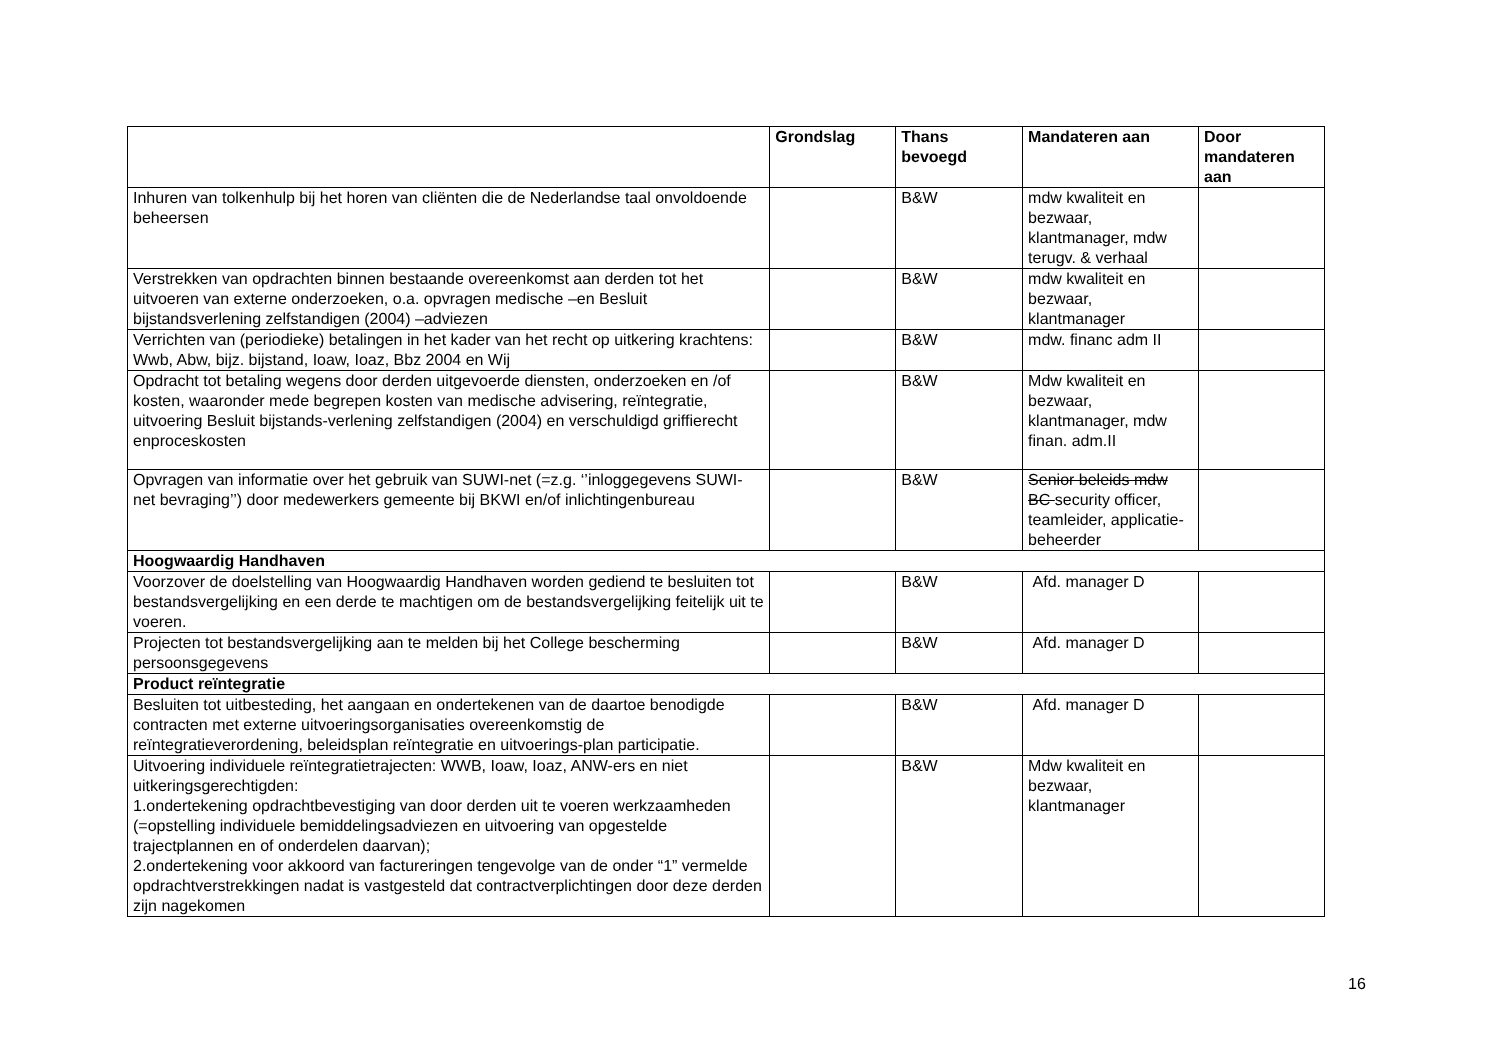| | Grondslag | Thans bevoegd | Mandateren aan | Door mandateren aan |
| --- | --- | --- | --- | --- |
| Inhuren van tolkenhulp bij het horen van cliënten die de Nederlandse taal onvoldoende beheersen | | B&W | mdw kwaliteit en bezwaar, klantmanager, mdw terugv. & verhaal | |
| Verstrekken van opdrachten binnen bestaande overeenkomst aan derden tot het uitvoeren van externe onderzoeken, o.a. opvragen medische –en Besluit bijstandsverlening zelfstandigen (2004) –adviezen | | B&W | mdw kwaliteit en bezwaar, klantmanager | |
| Verrichten van (periodieke) betalingen in het kader van het recht op uitkering krachtens: Wwb, Abw, bijz. bijstand, Ioaw, Ioaz, Bbz 2004 en Wij | | B&W | mdw. financ adm II | |
| Opdracht tot betaling wegens door derden uitgevoerde diensten, onderzoeken en /of kosten, waaronder mede begrepen kosten van medische advisering, reïntegratie, uitvoering Besluit bijstands-verlening zelfstandigen (2004) en verschuldigd griffierecht enproceskosten | | B&W | Mdw kwaliteit en bezwaar, klantmanager, mdw finan. adm.II | |
| Opvragen van informatie over het gebruik van SUWI-net (=z.g. ‘’inloggegevens SUWI-net bevraging’’) door medewerkers gemeente bij BKWI en/of inlichtingenbureau | | B&W | Senior beleids mdw BC security officer, teamleider, applicatie-beheerder | |
| Hoogwaardig Handhaven | | | | |
| Voorzover de doelstelling van Hoogwaardig Handhaven worden gediend te besluiten tot bestandsvergelijking en een derde te machtigen om de bestandsvergelijking feitelijk uit te voeren. | | B&W | Afd. manager D | |
| Projecten tot bestandsvergelijking aan te melden bij het College bescherming persoonsgegevens | | B&W | Afd. manager D | |
| Product reïntegratie | | | | |
| Besluiten tot uitbesteding, het aangaan en ondertekenen van de daartoe benodigde contracten met externe uitvoeringsorganisaties overeenkomstig de reïntegratieverordening, beleidsplan reïntegratie en uitvoerings-plan participatie. | | B&W | Afd. manager D | |
| Uitvoering individuele reïntegratietrajecten: WWB, Ioaw, Ioaz, ANW-ers en niet uitkeringsgerechtigden: 1.ondertekening opdrachtbevestiging van door derden uit te voeren werkzaamheden (=opstelling individuele bemiddelingsadviezen en uitvoering van opgestelde trajectplannen en of onderdelen daarvan); 2.ondertekening voor akkoord van factureringen tengevolge van de onder “1” vermelde opdrachtverstrekkingen nadat is vastgesteld dat contractverplichtingen door deze derden zijn nagekomen | | B&W | Mdw kwaliteit en bezwaar, klantmanager | |
16